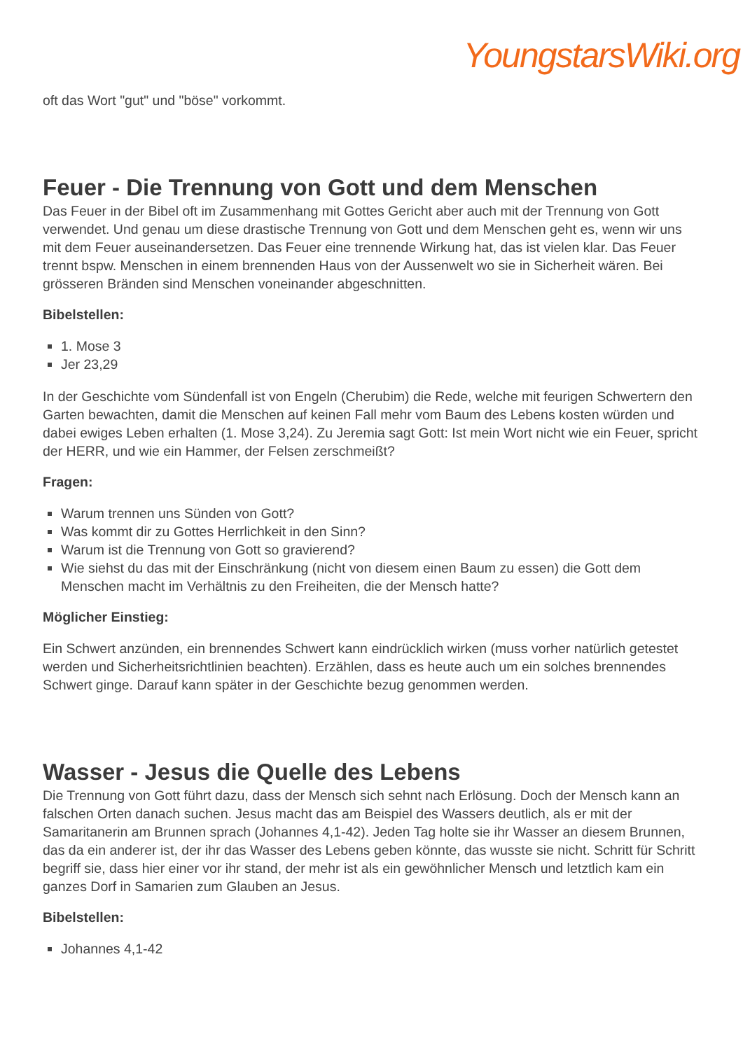YoungstarsWiki.org
oft das Wort "gut" und "böse" vorkommt.
Feuer - Die Trennung von Gott und dem Menschen
Das Feuer in der Bibel oft im Zusammenhang mit Gottes Gericht aber auch mit der Trennung von Gott verwendet. Und genau um diese drastische Trennung von Gott und dem Menschen geht es, wenn wir uns mit dem Feuer auseinandersetzen. Das Feuer eine trennende Wirkung hat, das ist vielen klar. Das Feuer trennt bspw. Menschen in einem brennenden Haus von der Aussenwelt wo sie in Sicherheit wären. Bei grösseren Bränden sind Menschen voneinander abgeschnitten.
Bibelstellen:
1. Mose 3
Jer 23,29
In der Geschichte vom Sündenfall ist von Engeln (Cherubim) die Rede, welche mit feurigen Schwertern den Garten bewachten, damit die Menschen auf keinen Fall mehr vom Baum des Lebens kosten würden und dabei ewiges Leben erhalten (1. Mose 3,24). Zu Jeremia sagt Gott: Ist mein Wort nicht wie ein Feuer, spricht der HERR, und wie ein Hammer, der Felsen zerschmeißt?
Fragen:
Warum trennen uns Sünden von Gott?
Was kommt dir zu Gottes Herrlichkeit in den Sinn?
Warum ist die Trennung von Gott so gravierend?
Wie siehst du das mit der Einschränkung (nicht von diesem einen Baum zu essen) die Gott dem Menschen macht im Verhältnis zu den Freiheiten, die der Mensch hatte?
Möglicher Einstieg:
Ein Schwert anzünden, ein brennendes Schwert kann eindrücklich wirken (muss vorher natürlich getestet werden und Sicherheitsrichtlinien beachten). Erzählen, dass es heute auch um ein solches brennendes Schwert ginge. Darauf kann später in der Geschichte bezug genommen werden.
Wasser - Jesus die Quelle des Lebens
Die Trennung von Gott führt dazu, dass der Mensch sich sehnt nach Erlösung. Doch der Mensch kann an falschen Orten danach suchen. Jesus macht das am Beispiel des Wassers deutlich, als er mit der Samaritanerin am Brunnen sprach (Johannes 4,1-42). Jeden Tag holte sie ihr Wasser an diesem Brunnen, das da ein anderer ist, der ihr das Wasser des Lebens geben könnte, das wusste sie nicht. Schritt für Schritt begriff sie, dass hier einer vor ihr stand, der mehr ist als ein gewöhnlicher Mensch und letztlich kam ein ganzes Dorf in Samarien zum Glauben an Jesus.
Bibelstellen:
Johannes 4,1-42